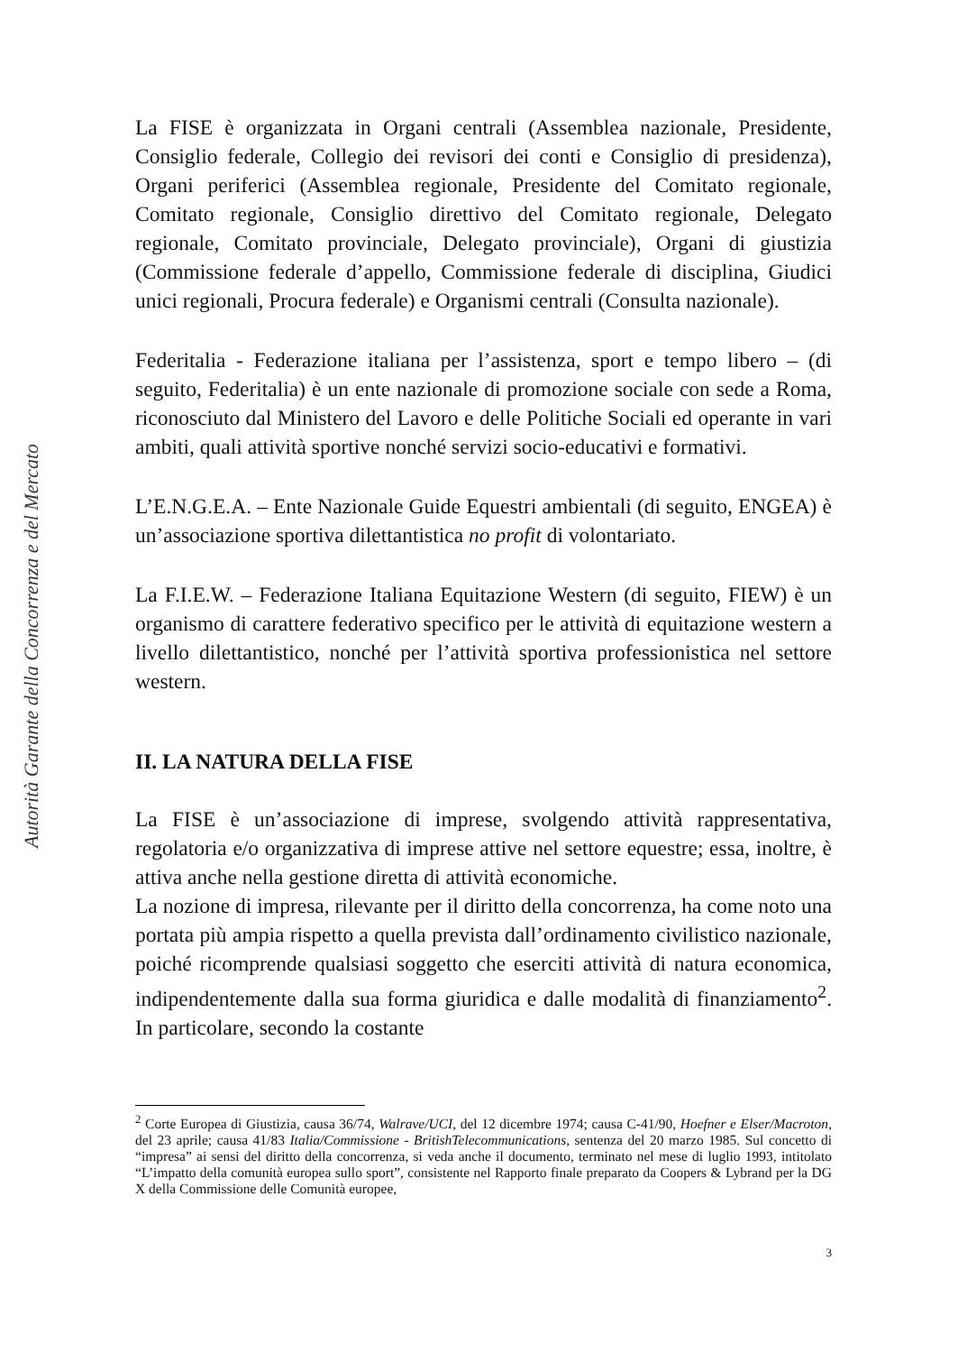Autorità Garante della Concorrenza e del Mercato
La FISE è organizzata in Organi centrali (Assemblea nazionale, Presidente, Consiglio federale, Collegio dei revisori dei conti e Consiglio di presidenza), Organi periferici (Assemblea regionale, Presidente del Comitato regionale, Comitato regionale, Consiglio direttivo del Comitato regionale, Delegato regionale, Comitato provinciale, Delegato provinciale), Organi di giustizia (Commissione federale d’appello, Commissione federale di disciplina, Giudici unici regionali, Procura federale) e Organismi centrali (Consulta nazionale).
Federitalia - Federazione italiana per l’assistenza, sport e tempo libero – (di seguito, Federitalia) è un ente nazionale di promozione sociale con sede a Roma, riconosciuto dal Ministero del Lavoro e delle Politiche Sociali ed operante in vari ambiti, quali attività sportive nonché servizi socio-educativi e formativi.
L’E.N.G.E.A. – Ente Nazionale Guide Equestri ambientali (di seguito, ENGEA) è un’associazione sportiva dilettantistica no profit di volontariato.
La F.I.E.W. – Federazione Italiana Equitazione Western (di seguito, FIEW) è un organismo di carattere federativo specifico per le attività di equitazione western a livello dilettantistico, nonché per l’attività sportiva professionistica nel settore western.
II. LA NATURA DELLA FISE
La FISE è un’associazione di imprese, svolgendo attività rappresentativa, regolatoria e/o organizzativa di imprese attive nel settore equestre; essa, inoltre, è attiva anche nella gestione diretta di attività economiche.
La nozione di impresa, rilevante per il diritto della concorrenza, ha come noto una portata più ampia rispetto a quella prevista dall’ordinamento civilistico nazionale, poiché ricomprende qualsiasi soggetto che eserciti attività di natura economica, indipendentemente dalla sua forma giuridica e dalle modalità di finanziamento<sup>2</sup>. In particolare, secondo la costante
<sup>2</sup> Corte Europea di Giustizia, causa 36/74, Walrave/UCI, del 12 dicembre 1974; causa C-41/90, Hoefner e Elser/Macroton, del 23 aprile; causa 41/83 Italia/Commissione - BritishTelecommunications, sentenza del 20 marzo 1985. Sul concetto di “impresa” ai sensi del diritto della concorrenza, si veda anche il documento, terminato nel mese di luglio 1993, intitolato “L’impatto della comunità europea sullo sport”, consistente nel Rapporto finale preparato da Coopers & Lybrand per la DG X della Commissione delle Comunità europee,
3